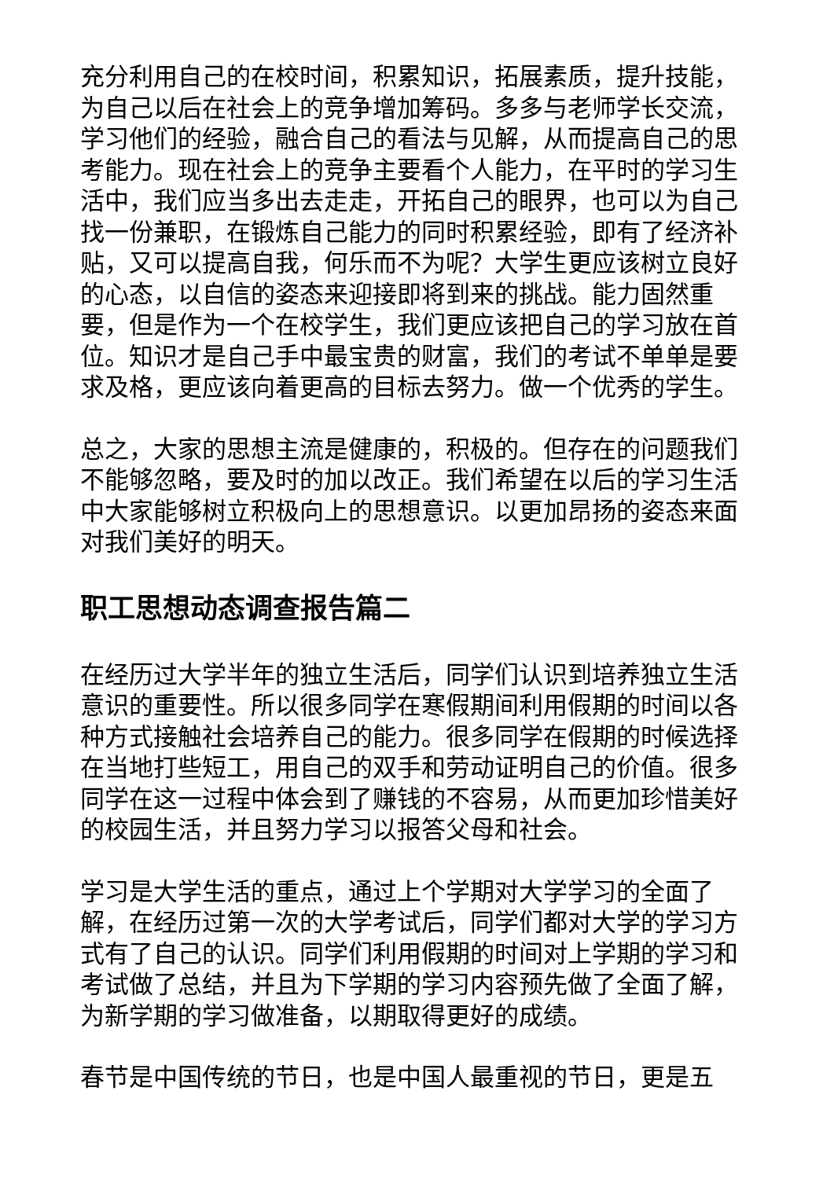充分利用自己的在校时间，积累知识，拓展素质，提升技能，为自己以后在社会上的竞争增加筹码。多多与老师学长交流，学习他们的经验，融合自己的看法与见解，从而提高自己的思考能力。现在社会上的竞争主要看个人能力，在平时的学习生活中，我们应当多出去走走，开拓自己的眼界，也可以为自己找一份兼职，在锻炼自己能力的同时积累经验，即有了经济补贴，又可以提高自我，何乐而不为呢？大学生更应该树立良好的心态，以自信的姿态来迎接即将到来的挑战。能力固然重要，但是作为一个在校学生，我们更应该把自己的学习放在首位。知识才是自己手中最宝贵的财富，我们的考试不单单是要求及格，更应该向着更高的目标去努力。做一个优秀的学生。
总之，大家的思想主流是健康的，积极的。但存在的问题我们不能够忽略，要及时的加以改正。我们希望在以后的学习生活中大家能够树立积极向上的思想意识。以更加昂扬的姿态来面对我们美好的明天。
职工思想动态调查报告篇二
在经历过大学半年的独立生活后，同学们认识到培养独立生活意识的重要性。所以很多同学在寒假期间利用假期的时间以各种方式接触社会培养自己的能力。很多同学在假期的时候选择在当地打些短工，用自己的双手和劳动证明自己的价值。很多同学在这一过程中体会到了赚钱的不容易，从而更加珍惜美好的校园生活，并且努力学习以报答父母和社会。
学习是大学生活的重点，通过上个学期对大学学习的全面了解，在经历过第一次的大学考试后，同学们都对大学的学习方式有了自己的认识。同学们利用假期的时间对上学期的学习和考试做了总结，并且为下学期的学习内容预先做了全面了解，为新学期的学习做准备，以期取得更好的成绩。
春节是中国传统的节日，也是中国人最重视的节日，更是五